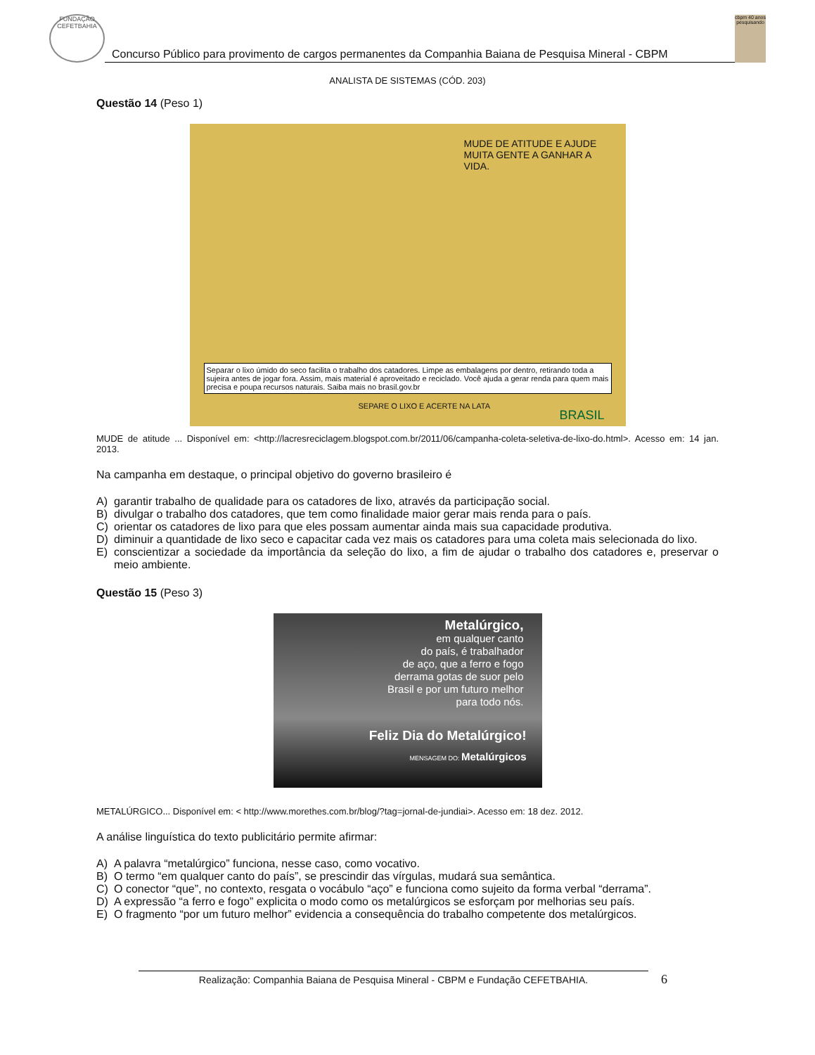FUNDAÇÃO CEFETBAHIA
Concurso Público para provimento de cargos permanentes da Companhia Baiana de Pesquisa Mineral - CBPM
cbpm 40 anos pesquisando
ANALISTA DE SISTEMAS (CÓD. 203)
Questão 14 (Peso 1)
MUDE DE ATITUDE E AJUDE MUITA GENTE A GANHAR A VIDA.
Separar o lixo úmido do seco facilita o trabalho dos catadores. Limpe as embalagens por dentro, retirando toda a sujeira antes de jogar fora. Assim, mais material é aproveitado e reciclado. Você ajuda a gerar renda para quem mais precisa e poupa recursos naturais. Saiba mais no brasil.gov.br
SEPARE O LIXO E ACERTE NA LATA
BRASIL
MUDE de atitude ... Disponível em: <http://lacresreciclagem.blogspot.com.br/2011/06/campanha-coleta-seletiva-de-lixo-do.html>. Acesso em: 14 jan. 2013.
Na campanha em destaque, o principal objetivo do governo brasileiro é
A) garantir trabalho de qualidade para os catadores de lixo, através da participação social.
B) divulgar o trabalho dos catadores, que tem como finalidade maior gerar mais renda para o país.
C) orientar os catadores de lixo para que eles possam aumentar ainda mais sua capacidade produtiva.
D) diminuir a quantidade de lixo seco e capacitar cada vez mais os catadores para uma coleta mais selecionada do lixo.
E) conscientizar a sociedade da importância da seleção do lixo, a fim de ajudar o trabalho dos catadores e, preservar o meio ambiente.
Questão 15 (Peso 3)
Metalúrgico,
em qualquer canto
do país, é trabalhador
de aço, que a ferro e fogo
derrama gotas de suor pelo
Brasil e por um futuro melhor
para todo nós.
Feliz Dia do Metalúrgico!
MENSAGEM DO: Metalúrgicos
METALÚRGICO... Disponível em: < http://www.morethes.com.br/blog/?tag=jornal-de-jundiai>. Acesso em: 18 dez. 2012.
A análise linguística do texto publicitário permite afirmar:
A) A palavra “metalúrgico” funciona, nesse caso, como vocativo.
B) O termo “em qualquer canto do país”, se prescindir das vírgulas, mudará sua semântica.
C) O conector “que”, no contexto, resgata o vocábulo “aço” e funciona como sujeito da forma verbal “derrama”.
D) A expressão “a ferro e fogo” explicita o modo como os metalúrgicos se esforçam por melhorias seu país.
E) O fragmento “por um futuro melhor” evidencia a consequência do trabalho competente dos metalúrgicos.
Realização: Companhia Baiana de Pesquisa Mineral - CBPM e Fundação CEFETBAHIA. 6